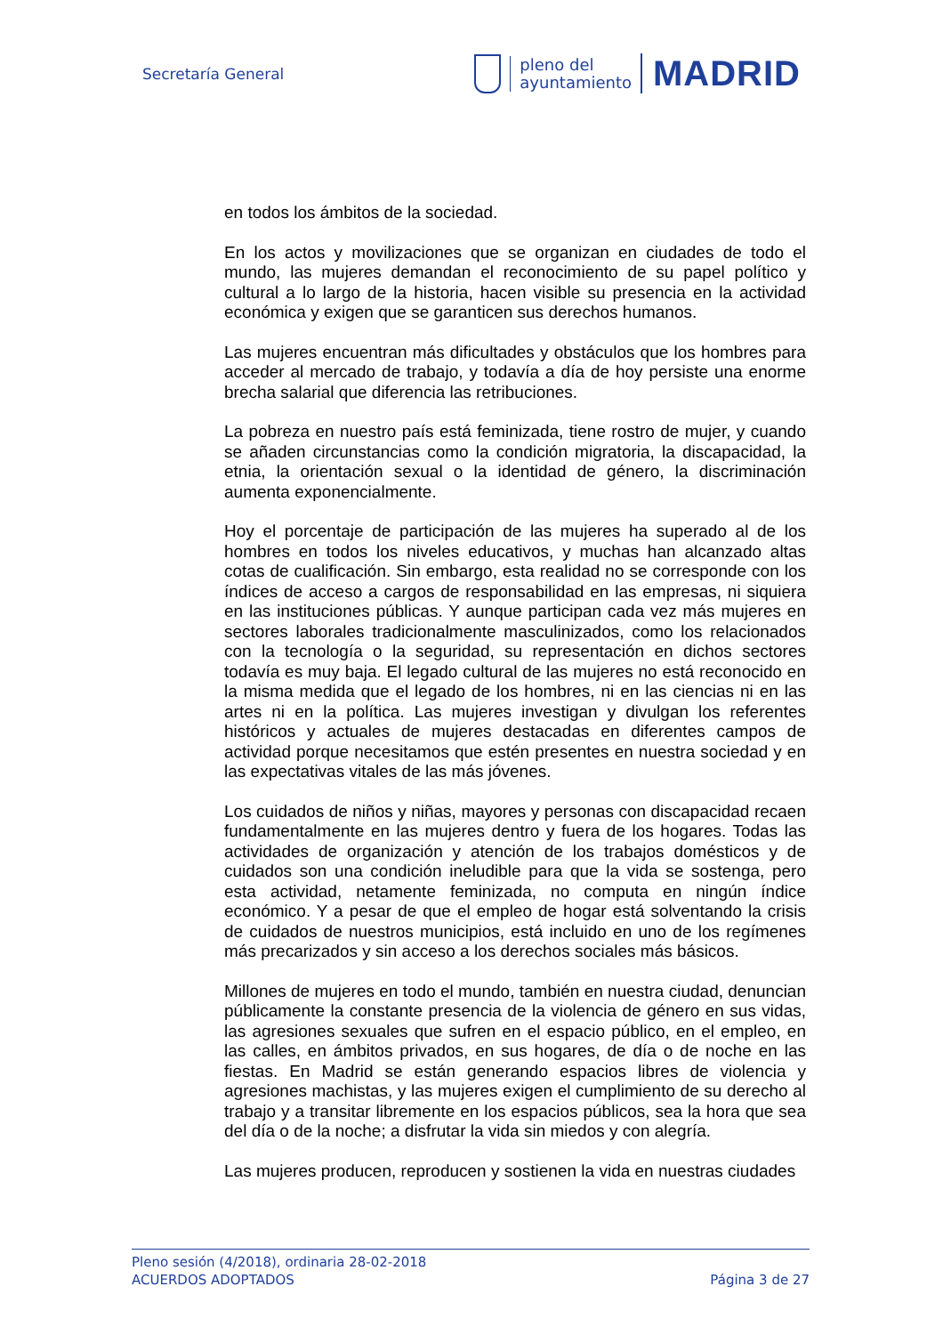Secretaría General
pleno del
ayuntamiento
MADRID
en todos los ámbitos de la sociedad.
En los actos y movilizaciones que se organizan en ciudades de todo el mundo, las mujeres demandan el reconocimiento de su papel político y cultural a lo largo de la historia, hacen visible su presencia en la actividad económica y exigen que se garanticen sus derechos humanos.
Las mujeres encuentran más dificultades y obstáculos que los hombres para acceder al mercado de trabajo, y todavía a día de hoy persiste una enorme brecha salarial que diferencia las retribuciones.
La pobreza en nuestro país está feminizada, tiene rostro de mujer, y cuando se añaden circunstancias como la condición migratoria, la discapacidad, la etnia, la orientación sexual o la identidad de género, la discriminación aumenta exponencialmente.
Hoy el porcentaje de participación de las mujeres ha superado al de los hombres en todos los niveles educativos, y muchas han alcanzado altas cotas de cualificación. Sin embargo, esta realidad no se corresponde con los índices de acceso a cargos de responsabilidad en las empresas, ni siquiera en las instituciones públicas. Y aunque participan cada vez más mujeres en sectores laborales tradicionalmente masculinizados, como los relacionados con la tecnología o la seguridad, su representación en dichos sectores todavía es muy baja. El legado cultural de las mujeres no está reconocido en la misma medida que el legado de los hombres, ni en las ciencias ni en las artes ni en la política. Las mujeres investigan y divulgan los referentes históricos y actuales de mujeres destacadas en diferentes campos de actividad porque necesitamos que estén presentes en nuestra sociedad y en las expectativas vitales de las más jóvenes.
Los cuidados de niños y niñas, mayores y personas con discapacidad recaen fundamentalmente en las mujeres dentro y fuera de los hogares. Todas las actividades de organización y atención de los trabajos domésticos y de cuidados son una condición ineludible para que la vida se sostenga, pero esta actividad, netamente feminizada, no computa en ningún índice económico. Y a pesar de que el empleo de hogar está solventando la crisis de cuidados de nuestros municipios, está incluido en uno de los regímenes más precarizados y sin acceso a los derechos sociales más básicos.
Millones de mujeres en todo el mundo, también en nuestra ciudad, denuncian públicamente la constante presencia de la violencia de género en sus vidas, las agresiones sexuales que sufren en el espacio público, en el empleo, en las calles, en ámbitos privados, en sus hogares, de día o de noche en las fiestas. En Madrid se están generando espacios libres de violencia y agresiones machistas, y las mujeres exigen el cumplimiento de su derecho al trabajo y a transitar libremente en los espacios públicos, sea la hora que sea del día o de la noche; a disfrutar la vida sin miedos y con alegría.
Las mujeres producen, reproducen y sostienen la vida en nuestras ciudades
Pleno sesión (4/2018), ordinaria 28-02-2018
ACUERDOS ADOPTADOS Página 3 de 27